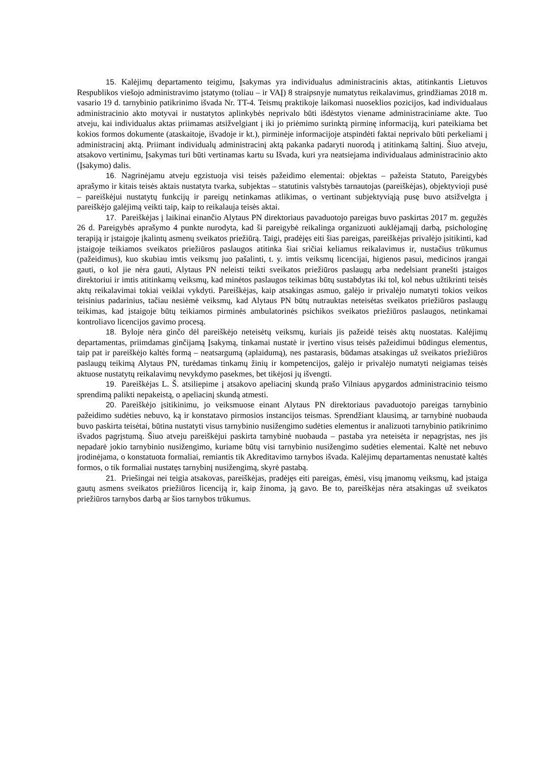15. Kalėjimų departamento teigimu, Įsakymas yra individualus administracinis aktas, atitinkantis Lietuvos Respublikos viešojo administravimo įstatymo (toliau – ir VAĮ) 8 straipsnyje numatytus reikalavimus, grindžiamas 2018 m. vasario 19 d. tarnybinio patikrinimo išvada Nr. TT-4. Teismų praktikoje laikomasi nuoseklios pozicijos, kad individualaus administracinio akto motyvai ir nustatytos aplinkybės neprivalo būti išdėstytos viename administraciniame akte. Tuo atveju, kai individualus aktas priimamas atsižvelgiant į iki jo priėmimo surinktą pirminę informaciją, kuri pateikiama bet kokios formos dokumente (ataskaitoje, išvadoje ir kt.), pirminėje informacijoje atspindėti faktai neprivalo būti perkeliami į administracinį aktą. Priimant individualų administracinį aktą pakanka padaryti nuorodą į atitinkamą šaltinį. Šiuo atveju, atsakovo vertinimu, Įsakymas turi būti vertinamas kartu su Išvada, kuri yra neatsiejama individualaus administracinio akto (Įsakymo) dalis.
16. Nagrinėjamu atveju egzistuoja visi teisės pažeidimo elementai: objektas – pažeista Statuto, Pareigybės aprašymo ir kitais teisės aktais nustatyta tvarka, subjektas – statutinis valstybės tarnautojas (pareiškėjas), objektyvioji pusė – pareiškėjui nustatytų funkcijų ir pareigų netinkamas atlikimas, o vertinant subjektyviąją pusę buvo atsižvelgta į pareiškėjo galėjimą veikti taip, kaip to reikalauja teisės aktai.
17. Pareiškėjas į laikinai einančio Alytaus PN direktoriaus pavaduotojo pareigas buvo paskirtas 2017 m. gegužės 26 d. Pareigybės aprašymo 4 punkte nurodyta, kad ši pareigybė reikalinga organizuoti auklėjamąjį darbą, psichologinę terapiją ir įstaigoje įkalintų asmenų sveikatos priežiūrą. Taigi, pradėjęs eiti šias pareigas, pareiškėjas privalėjo įsitikinti, kad įstaigoje teikiamos sveikatos priežiūros paslaugos atitinka šiai sričiai keliamus reikalavimus ir, nustačius trūkumus (pažeidimus), kuo skubiau imtis veiksmų juo pašalinti, t. y. imtis veiksmų licencijai, higienos pasui, medicinos įrangai gauti, o kol jie nėra gauti, Alytaus PN neleisti teikti sveikatos priežiūros paslaugų arba nedelsiant pranešti įstaigos direktoriui ir imtis atitinkamų veiksmų, kad minėtos paslaugos teikimas būtų sustabdytas iki tol, kol nebus užtikrinti teisės aktų reikalavimai tokiai veiklai vykdyti. Pareiškėjas, kaip atsakingas asmuo, galėjo ir privalėjo numatyti tokios veikos teisinius padarinius, tačiau nesiėmė veiksmų, kad Alytaus PN būtų nutrauktas neteisėtas sveikatos priežiūros paslaugų teikimas, kad įstaigoje būtų teikiamos pirminės ambulatorinės psichikos sveikatos priežiūros paslaugos, netinkamai kontroliavo licencijos gavimo procesą.
18. Byloje nėra ginčo dėl pareiškėjo neteisėtų veiksmų, kuriais jis pažeidė teisės aktų nuostatas. Kalėjimų departamentas, priimdamas ginčijamą Įsakymą, tinkamai nustatė ir įvertino visus teisės pažeidimui būdingus elementus, taip pat ir pareiškėjo kaltės formą – neatsargumą (aplaidumą), nes pastarasis, būdamas atsakingas už sveikatos priežiūros paslaugų teikimą Alytaus PN, turėdamas tinkamų žinių ir kompetencijos, galėjo ir privalėjo numatyti neigiamas teisės aktuose nustatytų reikalavimų nevykdymo pasekmes, bet tikėjosi jų išvengti.
19. Pareiškėjas L. Š. atsiliepime į atsakovo apeliacinį skundą prašo Vilniaus apygardos administracinio teismo sprendimą palikti nepakeistą, o apeliacinį skundą atmesti.
20. Pareiškėjo įsitikinimu, jo veiksmuose einant Alytaus PN direktoriaus pavaduotojo pareigas tarnybinio pažeidimo sudėties nebuvo, ką ir konstatavo pirmosios instancijos teismas. Sprendžiant klausimą, ar tarnybinė nuobauda buvo paskirta teisėtai, būtina nustatyti visus tarnybinio nusižengimo sudėties elementus ir analizuoti tarnybinio patikrinimo išvados pagrįstumą. Šiuo atveju pareiškėjui paskirta tarnybinė nuobauda – pastaba yra neteisėta ir nepagrįstas, nes jis nepadarė jokio tarnybinio nusižengimo, kuriame būtų visi tarnybinio nusižengimo sudėties elementai. Kaltė net nebuvo įrodinėjama, o konstatuota formaliai, remiantis tik Akreditavimo tarnybos išvada. Kalėjimų departamentas nenustatė kaltės formos, o tik formaliai nustatęs tarnybinį nusižengimą, skyrė pastabą.
21. Priešingai nei teigia atsakovas, pareiškėjas, pradėjęs eiti pareigas, ėmėsi, visų įmanomų veiksmų, kad įstaiga gautų asmens sveikatos priežiūros licenciją ir, kaip žinoma, ją gavo. Be to, pareiškėjas nėra atsakingas už sveikatos priežiūros tarnybos darbą ar šios tarnybos trūkumus.